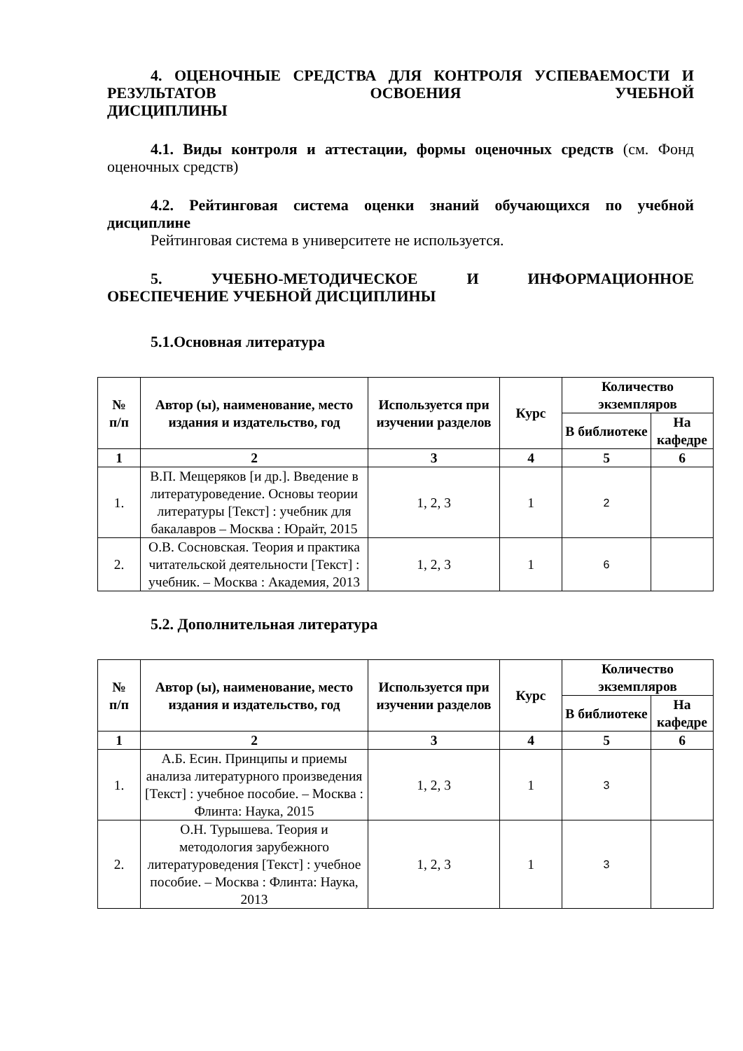4. ОЦЕНОЧНЫЕ СРЕДСТВА ДЛЯ КОНТРОЛЯ УСПЕВАЕМОСТИ И РЕЗУЛЬТАТОВ ОСВОЕНИЯ УЧЕБНОЙ
ДИСЦИПЛИНЫ
4.1. Виды контроля и аттестации, формы оценочных средств (см. Фонд оценочных средств)
4.2. Рейтинговая система оценки знаний обучающихся по учебной дисциплине
Рейтинговая система в университете не используется.
5. УЧЕБНО-МЕТОДИЧЕСКОЕ И ИНФОРМАЦИОННОЕ
ОБЕСПЕЧЕНИЕ УЧЕБНОЙ ДИСЦИПЛИНЫ
5.1.Основная литература
| № п/п | Автор (ы), наименование, место издания и издательство, год | Используется при изучении разделов | Курс | Количество экземпляров | |
| --- | --- | --- | --- | --- | --- |
| | | | | В библиотеке | На кафедре |
| 1 | 2 | 3 | 4 | 5 | 6 |
| 1. | В.П. Мещеряков [и др.]. Введение в литературоведение. Основы теории литературы [Текст] : учебник для бакалавров – Москва : Юрайт, 2015 | 1, 2, 3 | 1 | 2 | |
| 2. | О.В. Сосновская. Теория и практика читательской деятельности [Текст] : учебник. – Москва : Академия, 2013 | 1, 2, 3 | 1 | 6 | |
5.2. Дополнительная литература
| № п/п | Автор (ы), наименование, место издания и издательство, год | Используется при изучении разделов | Курс | Количество экземпляров | |
| --- | --- | --- | --- | --- | --- |
| | | | | В библиотеке | На кафедре |
| 1 | 2 | 3 | 4 | 5 | 6 |
| 1. | А.Б. Есин. Принципы и приемы анализа литературного произведения [Текст] : учебное пособие. – Москва : Флинта: Наука, 2015 | 1, 2, 3 | 1 | 3 | |
| 2. | О.Н. Турышева. Теория и методология зарубежного литературоведения [Текст] : учебное пособие. – Москва : Флинта: Наука, 2013 | 1, 2, 3 | 1 | 3 | |